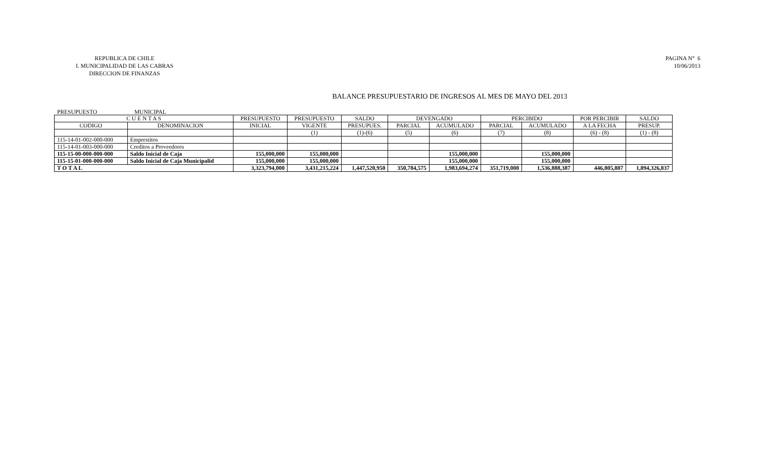REPUBLICA DE CHILE
I. MUNICIPALIDAD DE LAS CABRAS
DIRECCION DE FINANZAS
PAGINA N° 6
10/06/2013
BALANCE PRESUPUESTARIO DE INGRESOS AL MES DE MAYO DEL 2013
PRESUPUESTO MUNICIPAL
| C U E N T A S | | PRESUPUESTO | PRESUPUESTO | SALDO | DEVENGADO | | PERCIBIDO | | POR PERCIBIR | SALDO |
| --- | --- | --- | --- | --- | --- | --- | --- | --- | --- | --- |
| CODIGO | DENOMINACION | INICIAL | VIGENTE | PRESUPUES. | PARCIAL | ACUMULADO | PARCIAL | ACUMULADO | A LA FECHA | PRESUP. |
| | | | (1) | (1)-(6) | (5) | (6) | (7) | (8) | (6) - (8) | (1) - (8) |
| 115-14-01-002-000-000 | Emprestitos | | | | | | | | | |
| 115-14-01-003-000-000 | Creditos a Proveedores | | | | | | | | | |
| 115-15-00-000-000-000 | Saldo Inicial de Caja | 155,000,000 | 155,000,000 | | | 155,000,000 | | 155,000,000 | | |
| 115-15-01-000-000-000 | Saldo Inicial de Caja Municipalid | 155,000,000 | 155,000,000 | | | 155,000,000 | | 155,000,000 | | |
| T O T A L | | 3,323,794,000 | 3,431,215,224 | 1,447,520,950 | 350,784,575 | 1,983,694,274 | 351,719,008 | 1,536,888,387 | 446,805,887 | 1,894,326,837 |